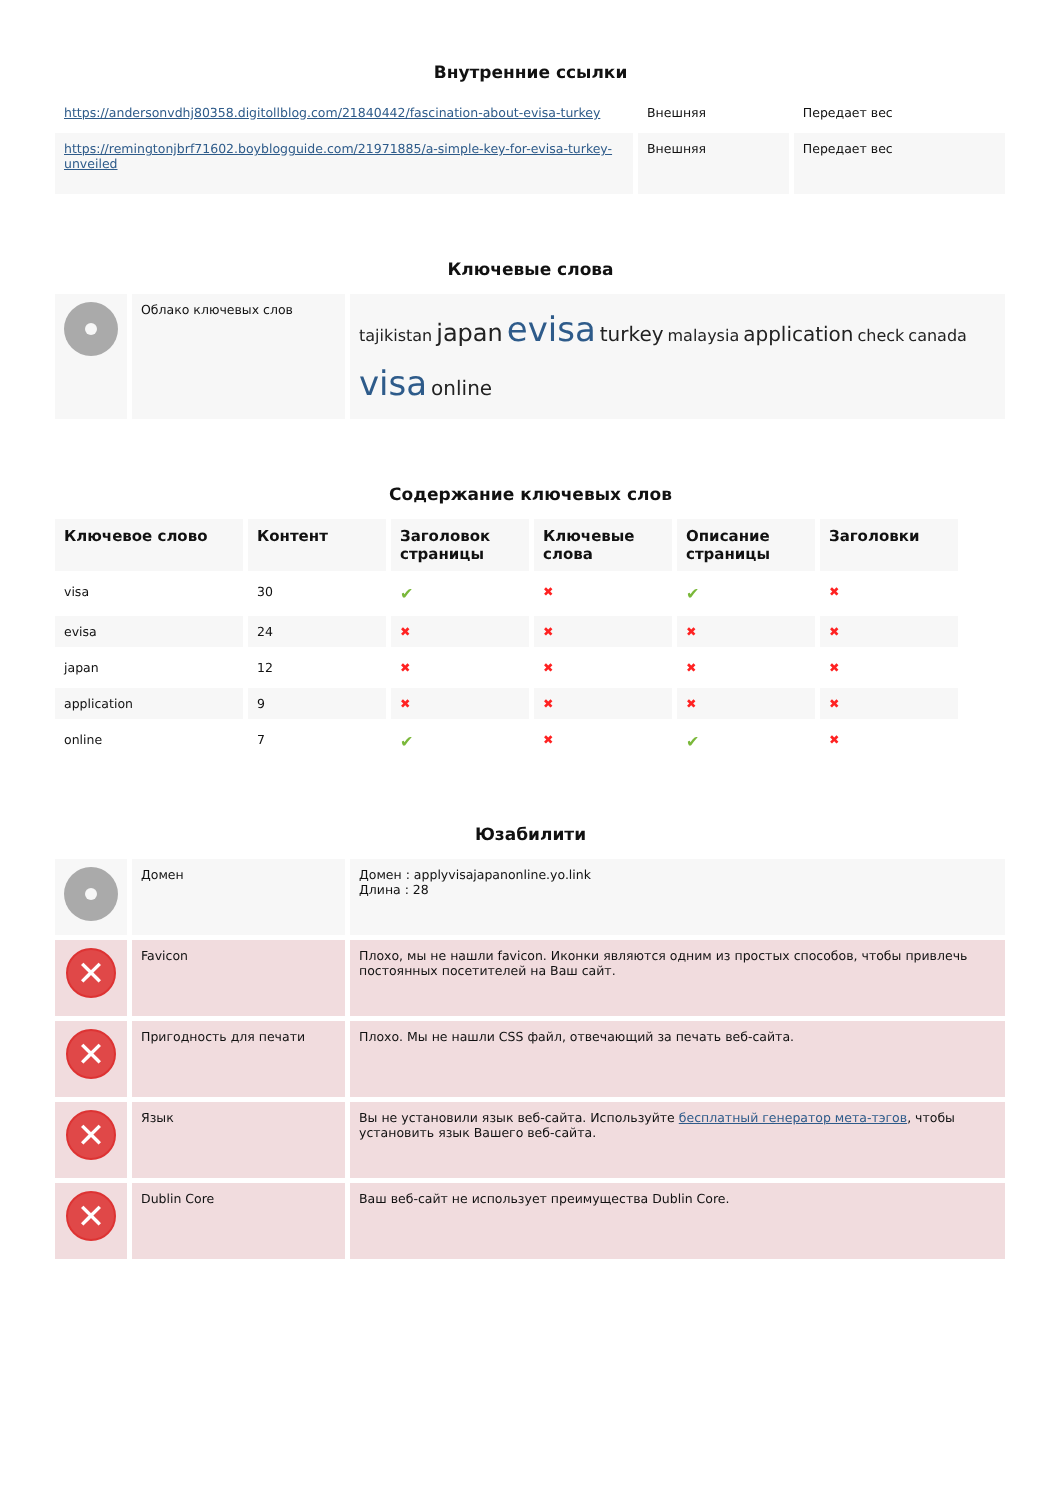Внутренние ссылки
| https://andersonvdhj80358.digitollblog.com/21840442/fascination-about-evisa-turkey | Внешняя | Передает вес |
| https://remingtonjbrf71602.boyblogguide.com/21971885/a-simple-key-for-evisa-turkey-unveiled | Внешняя | Передает вес |
Ключевые слова
| | Облако ключевых слов | tajikistan japan evisa turkey malaysia application check canada visa online |
Содержание ключевых слов
| Ключевое слово | Контент | Заголовок страницы | Ключевые слова | Описание страницы | Заголовки |
| --- | --- | --- | --- | --- | --- |
| visa | 30 | ✔ | ✖ | ✔ | ✖ |
| evisa | 24 | ✖ | ✖ | ✖ | ✖ |
| japan | 12 | ✖ | ✖ | ✖ | ✖ |
| application | 9 | ✖ | ✖ | ✖ | ✖ |
| online | 7 | ✔ | ✖ | ✔ | ✖ |
Юзабилити
| | Домен | Домен : applyvisajapanonline.yo.link Длина : 28 |
| ✕ | Favicon | Плохо, мы не нашли favicon. Иконки являются одним из простых способов, чтобы привлечь постоянных посетителей на Ваш сайт. |
| ✕ | Пригодность для печати | Плохо. Мы не нашли CSS файл, отвечающий за печать веб-сайта. |
| ✕ | Язык | Вы не установили язык веб-сайта. Используйте бесплатный генератор мета-тэгов , чтобы установить язык Вашего веб-сайта. |
| ✕ | Dublin Core | Ваш веб-сайт не использует преимущества Dublin Core. |